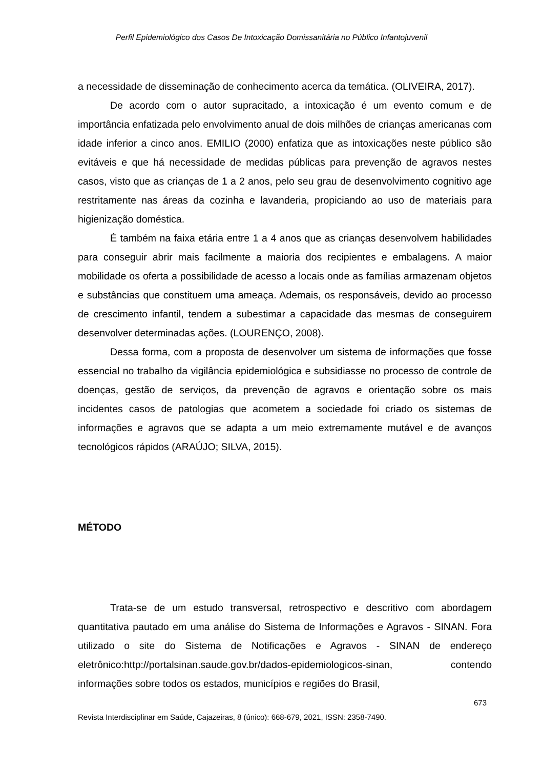Perfil Epidemiológico dos Casos De Intoxicação Domissanitária no Público Infantojuvenil
a necessidade de disseminação de conhecimento acerca da temática. (OLIVEIRA, 2017).
De acordo com o autor supracitado, a intoxicação é um evento comum e de importância enfatizada pelo envolvimento anual de dois milhões de crianças americanas com idade inferior a cinco anos. EMILIO (2000) enfatiza que as intoxicações neste público são evitáveis e que há necessidade de medidas públicas para prevenção de agravos nestes casos, visto que as crianças de 1 a 2 anos, pelo seu grau de desenvolvimento cognitivo age restritamente nas áreas da cozinha e lavanderia, propiciando ao uso de materiais para higienização doméstica.
É também na faixa etária entre 1 a 4 anos que as crianças desenvolvem habilidades para conseguir abrir mais facilmente a maioria dos recipientes e embalagens. A maior mobilidade os oferta a possibilidade de acesso a locais onde as famílias armazenam objetos e substâncias que constituem uma ameaça. Ademais, os responsáveis, devido ao processo de crescimento infantil, tendem a subestimar a capacidade das mesmas de conseguirem desenvolver determinadas ações. (LOURENÇO, 2008).
Dessa forma, com a proposta de desenvolver um sistema de informações que fosse essencial no trabalho da vigilância epidemiológica e subsidiasse no processo de controle de doenças, gestão de serviços, da prevenção de agravos e orientação sobre os mais incidentes casos de patologias que acometem a sociedade foi criado os sistemas de informações e agravos que se adapta a um meio extremamente mutável e de avanços tecnológicos rápidos (ARAÚJO; SILVA, 2015).
MÉTODO
Trata-se de um estudo transversal, retrospectivo e descritivo com abordagem quantitativa pautado em uma análise do Sistema de Informações e Agravos - SINAN. Fora utilizado o site do Sistema de Notificações e Agravos - SINAN de endereço eletrônico:http://portalsinan.saude.gov.br/dados-epidemiologicos-sinan, contendo informações sobre todos os estados, municípios e regiões do Brasil,
673
Revista Interdisciplinar em Saúde, Cajazeiras, 8 (único): 668-679, 2021, ISSN: 2358-7490.